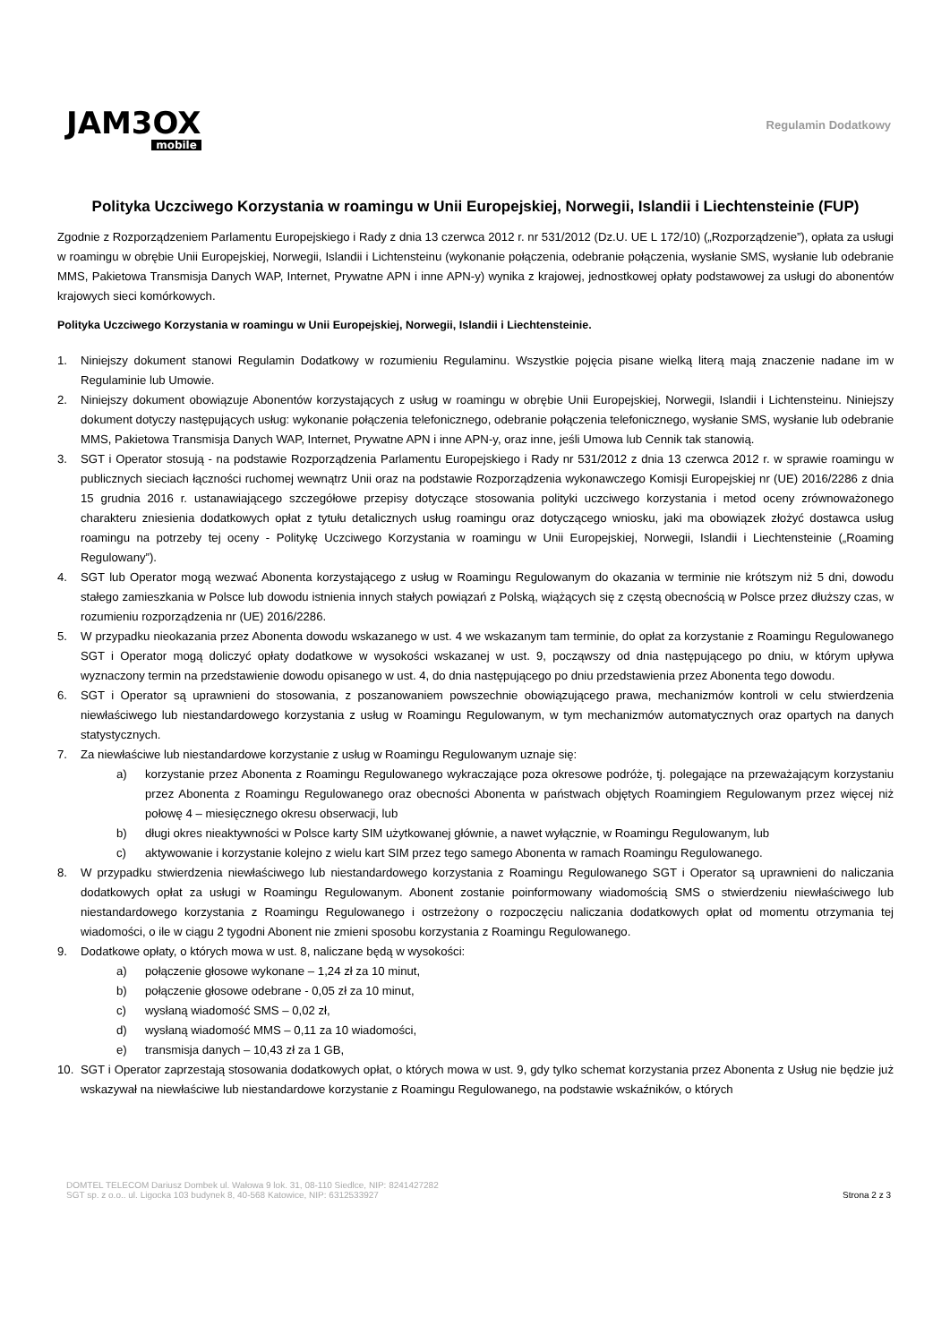JAM3OX
mobile
Regulamin Dodatkowy
Polityka Uczciwego Korzystania w roamingu w Unii Europejskiej, Norwegii, Islandii i Liechtensteinie (FUP)
Zgodnie z Rozporządzeniem Parlamentu Europejskiego i Rady z dnia 13 czerwca 2012 r. nr 531/2012 (Dz.U. UE L 172/10) („Rozporządzenie”), opłata za usługi w roamingu w obrębie Unii Europejskiej, Norwegii, Islandii i Lichtensteinu (wykonanie połączenia, odebranie połączenia, wysłanie SMS, wysłanie lub odebranie MMS, Pakietowa Transmisja Danych WAP, Internet, Prywatne APN i inne APN-y) wynika z krajowej, jednostkowej opłaty podstawowej za usługi do abonentów krajowych sieci komórkowych.
Polityka Uczciwego Korzystania w roamingu w Unii Europejskiej, Norwegii, Islandii i Liechtensteinie.
1. Niniejszy dokument stanowi Regulamin Dodatkowy w rozumieniu Regulaminu. Wszystkie pojęcia pisane wielką literą mają znaczenie nadane im w Regulaminie lub Umowie.
2. Niniejszy dokument obowiązuje Abonentów korzystających z usług w roamingu w obrębie Unii Europejskiej, Norwegii, Islandii i Lichtensteinu. Niniejszy dokument dotyczy następujących usług: wykonanie połączenia telefonicznego, odebranie połączenia telefonicznego, wysłanie SMS, wysłanie lub odebranie MMS, Pakietowa Transmisja Danych WAP, Internet, Prywatne APN i inne APN-y, oraz inne, jeśli Umowa lub Cennik tak stanowią.
3. SGT i Operator stosują - na podstawie Rozporządzenia Parlamentu Europejskiego i Rady nr 531/2012 z dnia 13 czerwca 2012 r. w sprawie roamingu w publicznych sieciach łączności ruchomej wewnątrz Unii oraz na podstawie Rozporządzenia wykonawczego Komisji Europejskiej nr (UE) 2016/2286 z dnia 15 grudnia 2016 r. ustanawiającego szczegółowe przepisy dotyczące stosowania polityki uczciwego korzystania i metod oceny zrównoważonego charakteru zniesienia dodatkowych opłat z tytułu detalicznych usług roamingu oraz dotyczącego wniosku, jaki ma obowiązek złożyć dostawca usług roamingu na potrzeby tej oceny - Politykę Uczciwego Korzystania w roamingu w Unii Europejskiej, Norwegii, Islandii i Liechtensteinie („Roaming Regulowany”).
4. SGT lub Operator mogą wezwać Abonenta korzystającego z usług w Roamingu Regulowanym do okazania w terminie nie krótszym niż 5 dni, dowodu stałego zamieszkania w Polsce lub dowodu istnienia innych stałych powiązań z Polską, wiążących się z częstą obecnością w Polsce przez dłuższy czas, w rozumieniu rozporządzenia nr (UE) 2016/2286.
5. W przypadku nieokazania przez Abonenta dowodu wskazanego w ust. 4 we wskazanym tam terminie, do opłat za korzystanie z Roamingu Regulowanego SGT i Operator mogą doliczyć opłaty dodatkowe w wysokości wskazanej w ust. 9, począwszy od dnia następującego po dniu, w którym upływa wyznaczony termin na przedstawienie dowodu opisanego w ust. 4, do dnia następującego po dniu przedstawienia przez Abonenta tego dowodu.
6. SGT i Operator są uprawnieni do stosowania, z poszanowaniem powszechnie obowiązującego prawa, mechanizmów kontroli w celu stwierdzenia niewłaściwego lub niestandardowego korzystania z usług w Roamingu Regulowanym, w tym mechanizmów automatycznych oraz opartych na danych statystycznych.
7. Za niewłaściwe lub niestandardowe korzystanie z usług w Roamingu Regulowanym uznaje się:
a) korzystanie przez Abonenta z Roamingu Regulowanego wykraczające poza okresowe podróże, tj. polegające na przeważającym korzystaniu przez Abonenta z Roamingu Regulowanego oraz obecności Abonenta w państwach objętych Roamingiem Regulowanym przez więcej niż połowę 4 – miesięcznego okresu obserwacji, lub
b) długi okres nieaktywności w Polsce karty SIM użytkowanej głównie, a nawet wyłącznie, w Roamingu Regulowanym, lub
c) aktywowanie i korzystanie kolejno z wielu kart SIM przez tego samego Abonenta w ramach Roamingu Regulowanego.
8. W przypadku stwierdzenia niewłaściwego lub niestandardowego korzystania z Roamingu Regulowanego SGT i Operator są uprawnieni do naliczania dodatkowych opłat za usługi w Roamingu Regulowanym. Abonent zostanie poinformowany wiadomością SMS o stwierdzeniu niewłaściwego lub niestandardowego korzystania z Roamingu Regulowanego i ostrzeżony o rozpoczęciu naliczania dodatkowych opłat od momentu otrzymania tej wiadomości, o ile w ciągu 2 tygodni Abonent nie zmieni sposobu korzystania z Roamingu Regulowanego.
9. Dodatkowe opłaty, o których mowa w ust. 8, naliczane będą w wysokości:
a) połączenie głosowe wykonane – 1,24 zł za 10 minut,
b) połączenie głosowe odebrane - 0,05 zł za 10 minut,
c) wysłaną wiadomość SMS – 0,02 zł,
d) wysłaną wiadomość MMS – 0,11 za 10 wiadomości,
e) transmisja danych – 10,43 zł za 1 GB,
10. SGT i Operator zaprzestają stosowania dodatkowych opłat, o których mowa w ust. 9, gdy tylko schemat korzystania przez Abonenta z Usług nie będzie już wskazywał na niewłaściwe lub niestandardowe korzystanie z Roamingu Regulowanego, na podstawie wskaźników, o których
DOMTEL TELECOM Dariusz Dombek ul. Wałowa 9 lok. 31, 08-110 Siedlce, NIP: 8241427282
SGT sp. z o.o.. ul. Ligocka 103 budynek 8, 40-568 Katowice, NIP: 6312533927
Strona 2 z 3